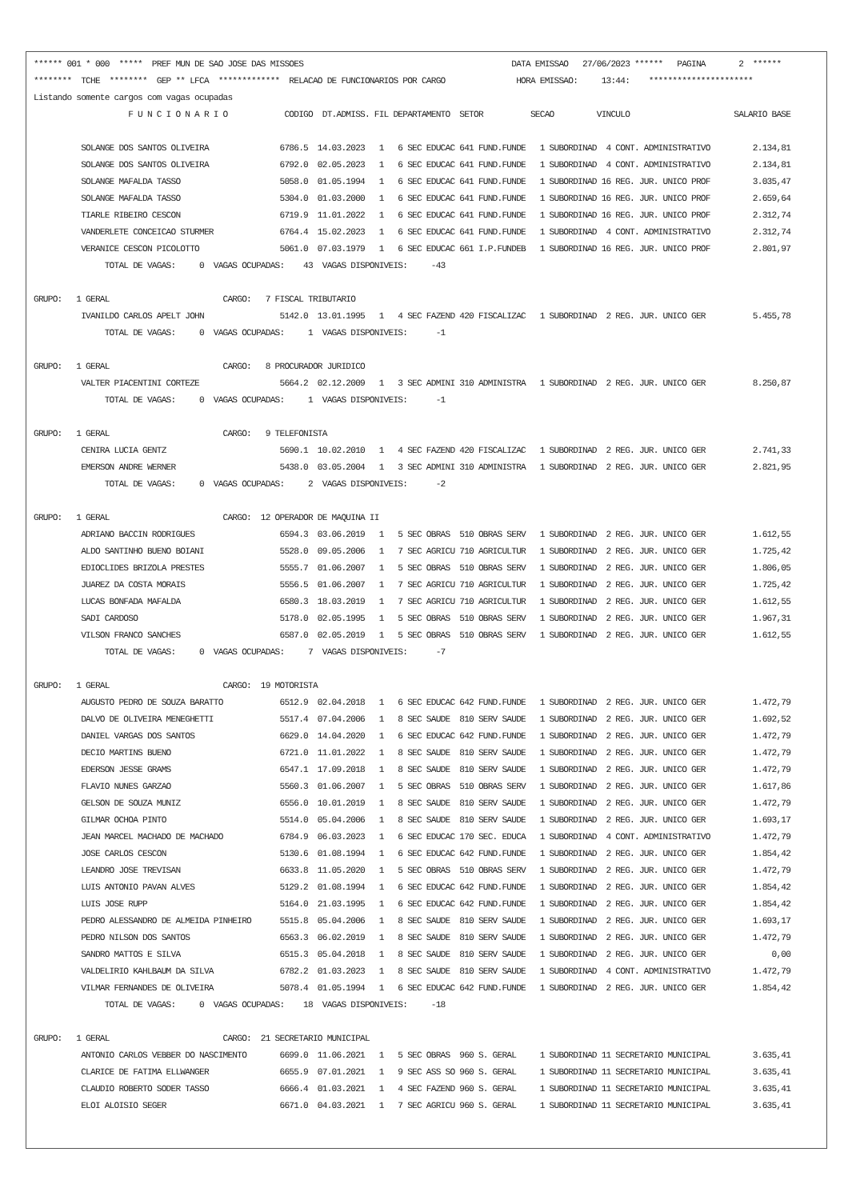****** 001 * 000  *****  PREF MUN DE SAO JOSE DAS MISSOES                                            DATA EMISSAO   27/06/2023 ******   PAGINA       2  ******
********  TCHE  ********  GEP ** LFCA  *************  RELACAO DE FUNCIONARIOS POR CARGO               HORA EMISSAO:     13:44:    **********************
Listando somente cargos com vagas ocupadas
                    F U N C I O N A R I O            CODIGO  DT.ADMISS. FIL DEPARTAMENTO  SETOR          SECAO         VINCULO                      SALARIO BASE

          SOLANGE DOS SANTOS OLIVEIRA               6786.5  14.03.2023   1   6 SEC EDUCAC 641 FUND.FUNDE   1 SUBORDINAD  4 CONT. ADMINISTRATIVO         2.134,81
          SOLANGE DOS SANTOS OLIVEIRA               6792.0  02.05.2023   1   6 SEC EDUCAC 641 FUND.FUNDE   1 SUBORDINAD  4 CONT. ADMINISTRATIVO         2.134,81
          SOLANGE MAFALDA TASSO                     5058.0  01.05.1994   1   6 SEC EDUCAC 641 FUND.FUNDE   1 SUBORDINAD 16 REG. JUR. UNICO PROF         3.035,47
          SOLANGE MAFALDA TASSO                     5304.0  01.03.2000   1   6 SEC EDUCAC 641 FUND.FUNDE   1 SUBORDINAD 16 REG. JUR. UNICO PROF         2.659,64
          TIARLE RIBEIRO CESCON                     6719.9  11.01.2022   1   6 SEC EDUCAC 641 FUND.FUNDE   1 SUBORDINAD 16 REG. JUR. UNICO PROF         2.312,74
          VANDERLETE CONCEICAO STURMER              6764.4  15.02.2023   1   6 SEC EDUCAC 641 FUND.FUNDE   1 SUBORDINAD  4 CONT. ADMINISTRATIVO         2.312,74
          VERANICE CESCON PICOLOTTO                 5061.0  07.03.1979   1   6 SEC EDUCAC 661 I.P.FUNDEB   1 SUBORDINAD 16 REG. JUR. UNICO PROF         2.801,97
               TOTAL DE VAGAS:     0  VAGAS OCUPADAS:    43  VAGAS DISPONIVEIS:     -43

GRUPO:   1 GERAL                        CARGO:   7 FISCAL TRIBUTARIO
          IVANILDO CARLOS APELT JOHN                5142.0  13.01.1995   1   4 SEC FAZEND 420 FISCALIZAC   1 SUBORDINAD  2 REG. JUR. UNICO GER          5.455,78
               TOTAL DE VAGAS:     0  VAGAS OCUPADAS:     1  VAGAS DISPONIVEIS:      -1

GRUPO:   1 GERAL                        CARGO:   8 PROCURADOR JURIDICO
          VALTER PIACENTINI CORTEZE                 5664.2  02.12.2009   1   3 SEC ADMINI 310 ADMINISTRA   1 SUBORDINAD  2 REG. JUR. UNICO GER          8.250,87
               TOTAL DE VAGAS:     0  VAGAS OCUPADAS:     1  VAGAS DISPONIVEIS:      -1

GRUPO:   1 GERAL                        CARGO:   9 TELEFONISTA
          CENIRA LUCIA GENTZ                        5690.1  10.02.2010   1   4 SEC FAZEND 420 FISCALIZAC   1 SUBORDINAD  2 REG. JUR. UNICO GER          2.741,33
          EMERSON ANDRE WERNER                      5438.0  03.05.2004   1   3 SEC ADMINI 310 ADMINISTRA   1 SUBORDINAD  2 REG. JUR. UNICO GER          2.821,95
               TOTAL DE VAGAS:     0  VAGAS OCUPADAS:     2  VAGAS DISPONIVEIS:      -2

GRUPO:   1 GERAL                        CARGO:  12 OPERADOR DE MAQUINA II
          ADRIANO BACCIN RODRIGUES                  6594.3  03.06.2019   1   5 SEC OBRAS  510 OBRAS SERV   1 SUBORDINAD  2 REG. JUR. UNICO GER          1.612,55
          ALDO SANTINHO BUENO BOIANI                5528.0  09.05.2006   1   7 SEC AGRICU 710 AGRICULTUR   1 SUBORDINAD  2 REG. JUR. UNICO GER          1.725,42
          EDIOCLIDES BRIZOLA PRESTES                5555.7  01.06.2007   1   5 SEC OBRAS  510 OBRAS SERV   1 SUBORDINAD  2 REG. JUR. UNICO GER          1.806,05
          JUAREZ DA COSTA MORAIS                    5556.5  01.06.2007   1   7 SEC AGRICU 710 AGRICULTUR   1 SUBORDINAD  2 REG. JUR. UNICO GER          1.725,42
          LUCAS BONFADA MAFALDA                     6580.3  18.03.2019   1   7 SEC AGRICU 710 AGRICULTUR   1 SUBORDINAD  2 REG. JUR. UNICO GER          1.612,55
          SADI CARDOSO                              5178.0  02.05.1995   1   5 SEC OBRAS  510 OBRAS SERV   1 SUBORDINAD  2 REG. JUR. UNICO GER          1.967,31
          VILSON FRANCO SANCHES                     6587.0  02.05.2019   1   5 SEC OBRAS  510 OBRAS SERV   1 SUBORDINAD  2 REG. JUR. UNICO GER          1.612,55
               TOTAL DE VAGAS:     0  VAGAS OCUPADAS:     7  VAGAS DISPONIVEIS:      -7

GRUPO:   1 GERAL                        CARGO:  19 MOTORISTA
          AUGUSTO PEDRO DE SOUZA BARATTO            6512.9  02.04.2018   1   6 SEC EDUCAC 642 FUND.FUNDE   1 SUBORDINAD  2 REG. JUR. UNICO GER          1.472,79
          DALVO DE OLIVEIRA MENEGHETTI              5517.4  07.04.2006   1   8 SEC SAUDE  810 SERV SAUDE   1 SUBORDINAD  2 REG. JUR. UNICO GER          1.692,52
          DANIEL VARGAS DOS SANTOS                  6629.0  14.04.2020   1   6 SEC EDUCAC 642 FUND.FUNDE   1 SUBORDINAD  2 REG. JUR. UNICO GER          1.472,79
          DECIO MARTINS BUENO                       6721.0  11.01.2022   1   8 SEC SAUDE  810 SERV SAUDE   1 SUBORDINAD  2 REG. JUR. UNICO GER          1.472,79
          EDERSON JESSE GRAMS                       6547.1  17.09.2018   1   8 SEC SAUDE  810 SERV SAUDE   1 SUBORDINAD  2 REG. JUR. UNICO GER          1.472,79
          FLAVIO NUNES GARZAO                       5560.3  01.06.2007   1   5 SEC OBRAS  510 OBRAS SERV   1 SUBORDINAD  2 REG. JUR. UNICO GER          1.617,86
          GELSON DE SOUZA MUNIZ                     6556.0  10.01.2019   1   8 SEC SAUDE  810 SERV SAUDE   1 SUBORDINAD  2 REG. JUR. UNICO GER          1.472,79
          GILMAR OCHOA PINTO                        5514.0  05.04.2006   1   8 SEC SAUDE  810 SERV SAUDE   1 SUBORDINAD  2 REG. JUR. UNICO GER          1.693,17
          JEAN MARCEL MACHADO DE MACHADO            6784.9  06.03.2023   1   6 SEC EDUCAC 170 SEC. EDUCA   1 SUBORDINAD  4 CONT. ADMINISTRATIVO         1.472,79
          JOSE CARLOS CESCON                        5130.6  01.08.1994   1   6 SEC EDUCAC 642 FUND.FUNDE   1 SUBORDINAD  2 REG. JUR. UNICO GER          1.854,42
          LEANDRO JOSE TREVISAN                     6633.8  11.05.2020   1   5 SEC OBRAS  510 OBRAS SERV   1 SUBORDINAD  2 REG. JUR. UNICO GER          1.472,79
          LUIS ANTONIO PAVAN ALVES                  5129.2  01.08.1994   1   6 SEC EDUCAC 642 FUND.FUNDE   1 SUBORDINAD  2 REG. JUR. UNICO GER          1.854,42
          LUIS JOSE RUPP                            5164.0  21.03.1995   1   6 SEC EDUCAC 642 FUND.FUNDE   1 SUBORDINAD  2 REG. JUR. UNICO GER          1.854,42
          PEDRO ALESSANDRO DE ALMEIDA PINHEIRO      5515.8  05.04.2006   1   8 SEC SAUDE  810 SERV SAUDE   1 SUBORDINAD  2 REG. JUR. UNICO GER          1.693,17
          PEDRO NILSON DOS SANTOS                   6563.3  06.02.2019   1   8 SEC SAUDE  810 SERV SAUDE   1 SUBORDINAD  2 REG. JUR. UNICO GER          1.472,79
          SANDRO MATTOS E SILVA                     6515.3  05.04.2018   1   8 SEC SAUDE  810 SERV SAUDE   1 SUBORDINAD  2 REG. JUR. UNICO GER              0,00
          VALDELIRIO KAHLBAUM DA SILVA              6782.2  01.03.2023   1   8 SEC SAUDE  810 SERV SAUDE   1 SUBORDINAD  4 CONT. ADMINISTRATIVO         1.472,79
          VILMAR FERNANDES DE OLIVEIRA              5078.4  01.05.1994   1   6 SEC EDUCAC 642 FUND.FUNDE   1 SUBORDINAD  2 REG. JUR. UNICO GER          1.854,42
               TOTAL DE VAGAS:     0  VAGAS OCUPADAS:    18  VAGAS DISPONIVEIS:     -18

GRUPO:   1 GERAL                        CARGO:  21 SECRETARIO MUNICIPAL
          ANTONIO CARLOS VEBBER DO NASCIMENTO       6699.0  11.06.2021   1   5 SEC OBRAS  960 S. GERAL     1 SUBORDINAD 11 SECRETARIO MUNICIPAL         3.635,41
          CLARICE DE FATIMA ELLWANGER               6655.9  07.01.2021   1   9 SEC ASS SO 960 S. GERAL     1 SUBORDINAD 11 SECRETARIO MUNICIPAL         3.635,41
          CLAUDIO ROBERTO SODER TASSO               6666.4  01.03.2021   1   4 SEC FAZEND 960 S. GERAL     1 SUBORDINAD 11 SECRETARIO MUNICIPAL         3.635,41
          ELOI ALOISIO SEGER                        6671.0  04.03.2021   1   7 SEC AGRICU 960 S. GERAL     1 SUBORDINAD 11 SECRETARIO MUNICIPAL         3.635,41